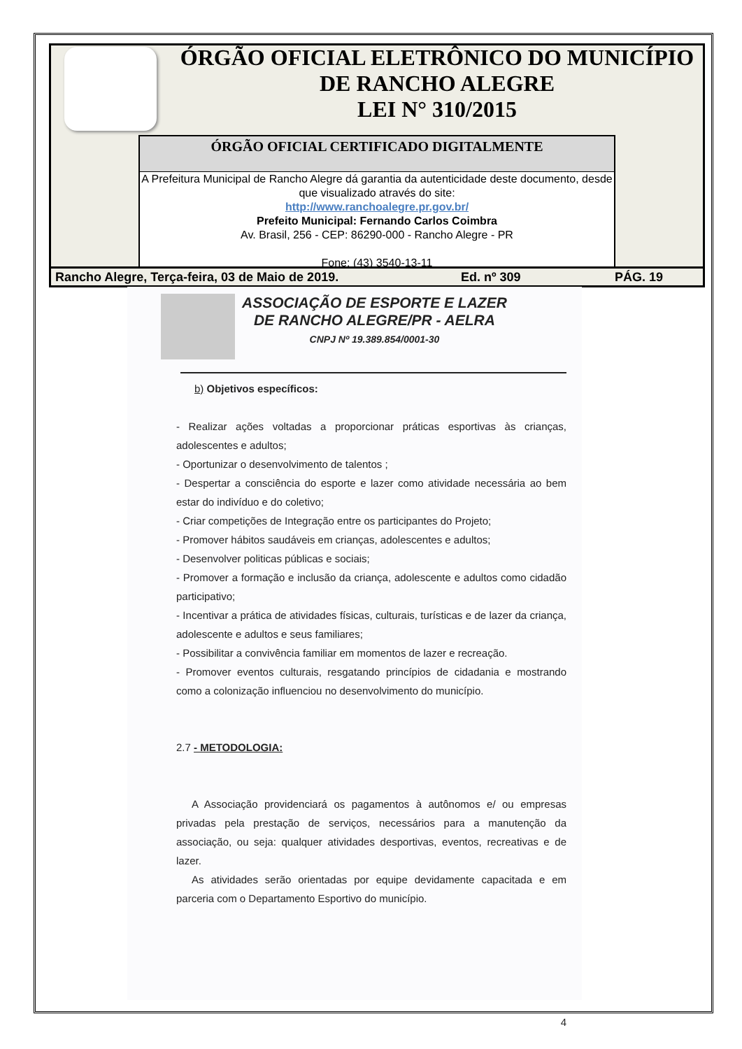ÓRGÃO OFICIAL ELETRÔNICO DO MUNICÍPIO
DE RANCHO ALEGRE
LEI N° 310/2015
ÓRGÃO OFICIAL CERTIFICADO DIGITALMENTE
A Prefeitura Municipal de Rancho Alegre dá garantia da autenticidade deste documento, desde que visualizado através do site:
http://www.ranchoalegre.pr.gov.br/
Prefeito Municipal: Fernando Carlos Coimbra
Av. Brasil, 256 - CEP: 86290-000 - Rancho Alegre - PR
Fone: (43) 3540-13-11
Rancho Alegre, Terça-feira, 03 de Maio de 2019. Ed. nº 309 PÁG. 19
ASSOCIAÇÃO DE ESPORTE E LAZER
DE RANCHO ALEGRE/PR - AELRA
CNPJ Nº 19.389.854/0001-30
b) Objetivos específicos:
- Realizar ações voltadas a proporcionar práticas esportivas às crianças, adolescentes e adultos;
- Oportunizar o desenvolvimento de talentos ;
- Despertar a consciência do esporte e lazer como atividade necessária ao bem estar do indivíduo e do coletivo;
- Criar competições de Integração entre os participantes do Projeto;
- Promover hábitos saudáveis em crianças, adolescentes e adultos;
- Desenvolver politicas públicas e sociais;
- Promover a formação e inclusão da criança, adolescente e adultos como cidadão participativo;
- Incentivar a prática de atividades físicas, culturais, turísticas e de lazer da criança, adolescente e adultos e seus familiares;
- Possibilitar a convivência familiar em momentos de lazer e recreação.
- Promover eventos culturais, resgatando princípios de cidadania e mostrando como a colonização influenciou no desenvolvimento do município.
2.7 - METODOLOGIA:
A Associação providenciará os pagamentos à autônomos e/ ou empresas privadas pela prestação de serviços, necessários para a manutenção da associação, ou seja: qualquer atividades desportivas, eventos, recreativas e de lazer.
As atividades serão orientadas por equipe devidamente capacitada e em parceria com o Departamento Esportivo do município.
4